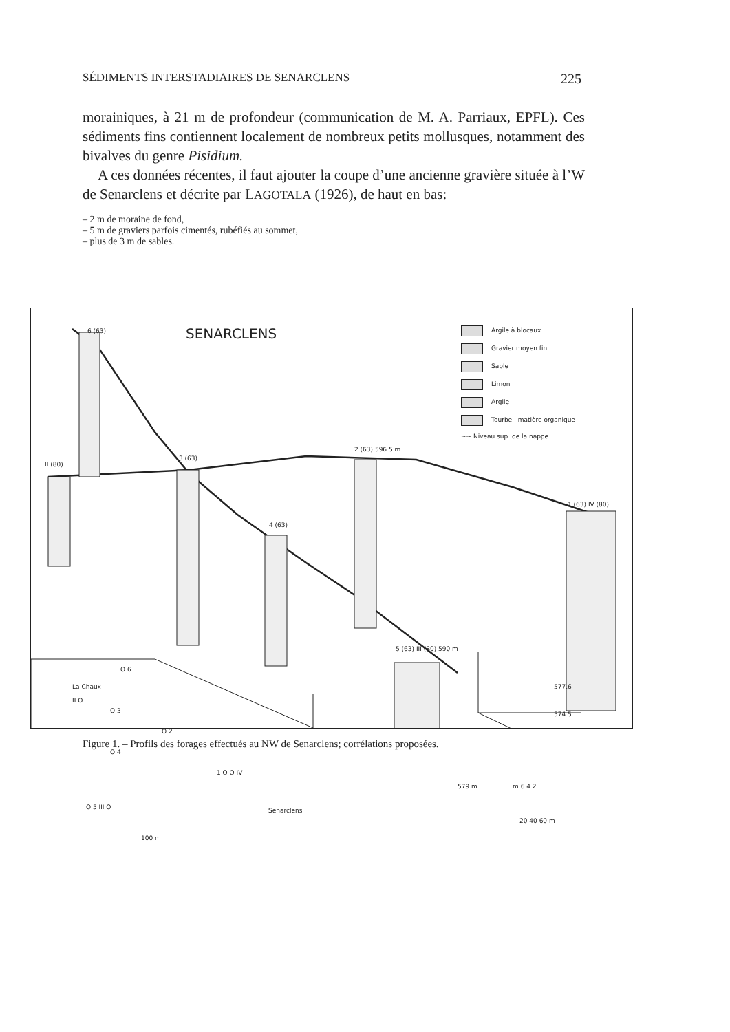SÉDIMENTS INTERSTADIAIRES DE SENARCLENS 225
morainiques, à 21 m de profondeur (communication de M. A. Parriaux, EPFL). Ces sédiments fins contiennent localement de nombreux petits mollusques, notamment des bivalves du genre Pisidium.
A ces données récentes, il faut ajouter la coupe d’une ancienne gravière située à l’W de Senarclens et décrite par LAGOTALA (1926), de haut en bas:
– 2 m de moraine de fond,
– 5 m de graviers parfois cimentés, rubéfiés au sommet,
– plus de 3 m de sables.
SENARCLENS
Argile à blocaux
Gravier moyen fin
Sable
Limon
Argile
Tourbe , matière organique
~~ Niveau sup. de la nappe
6 (63)
II (80)
3 (63)
2 (63) 596.5 m
4 (63)
1 (63) IV (80)
5 (63) III (80) 590 m
577.6
574.5
579 m m 6 4 2
20 40 60 m
O 6
La Chaux
II O
O 3
O 2
O 4
1 O O IV
O 5 III O Senarclens
100 m
Figure 1. – Profils des forages effectués au NW de Senarclens; corrélations proposées.